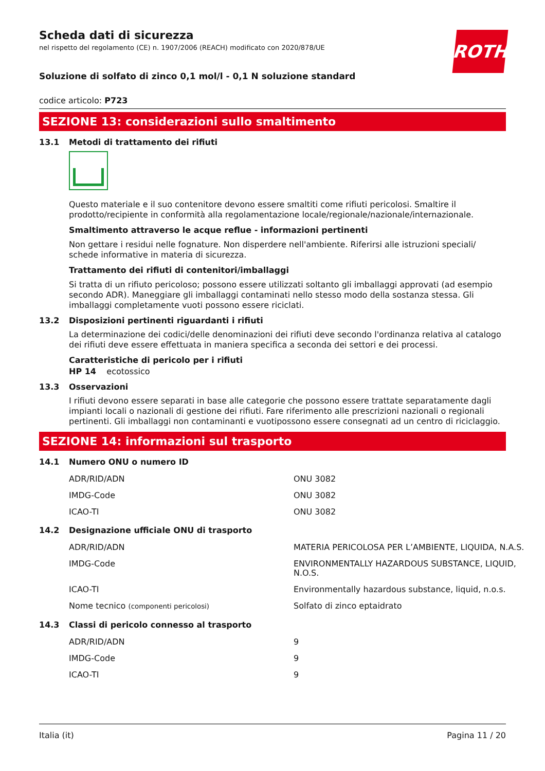Scheda dati di sicurezza
nel rispetto del regolamento (CE) n. 1907/2006 (REACH) modificato con 2020/878/UE
ROTH
Soluzione di solfato di zinco 0,1 mol/l - 0,1 N soluzione standard
codice articolo: P723
SEZIONE 13: considerazioni sullo smaltimento
13.1 Metodi di trattamento dei rifiuti
Questo materiale e il suo contenitore devono essere smaltiti come rifiuti pericolosi. Smaltire il prodotto/recipiente in conformità alla regolamentazione locale/regionale/nazionale/internazionale.
Smaltimento attraverso le acque reflue - informazioni pertinenti
Non gettare i residui nelle fognature. Non disperdere nell'ambiente. Riferirsi alle istruzioni speciali/ schede informative in materia di sicurezza.
Trattamento dei rifiuti di contenitori/imballaggi
Si tratta di un rifiuto pericoloso; possono essere utilizzati soltanto gli imballaggi approvati (ad esempio secondo ADR). Maneggiare gli imballaggi contaminati nello stesso modo della sostanza stessa. Gli imballaggi completamente vuoti possono essere riciclati.
13.2 Disposizioni pertinenti riguardanti i rifiuti
La determinazione dei codici/delle denominazioni dei rifiuti deve secondo l'ordinanza relativa al catalogo dei rifiuti deve essere effettuata in maniera specifica a seconda dei settori e dei processi.
Caratteristiche di pericolo per i rifiuti
HP 14 ecotossico
13.3 Osservazioni
I rifiuti devono essere separati in base alle categorie che possono essere trattate separatamente dagli impianti locali o nazionali di gestione dei rifiuti. Fare riferimento alle prescrizioni nazionali o regionali pertinenti. Gli imballaggi non contaminanti e vuotipossono essere consegnati ad un centro di riciclaggio.
SEZIONE 14: informazioni sul trasporto
14.1 Numero ONU o numero ID
| ADR/RID/ADN | ONU 3082 |
| IMDG-Code | ONU 3082 |
| ICAO-TI | ONU 3082 |
14.2 Designazione ufficiale ONU di trasporto
| ADR/RID/ADN | MATERIA PERICOLOSA PER L’AMBIENTE, LIQUIDA, N.A.S. |
| IMDG-Code | ENVIRONMENTALLY HAZARDOUS SUBSTANCE, LIQUID, N.O.S. |
| ICAO-TI | Environmentally hazardous substance, liquid, n.o.s. |
| Nome tecnico (componenti pericolosi) | Solfato di zinco eptaidrato |
14.3 Classi di pericolo connesso al trasporto
| ADR/RID/ADN | 9 |
| IMDG-Code | 9 |
| ICAO-TI | 9 |
Italia (it) Pagina 11 / 20